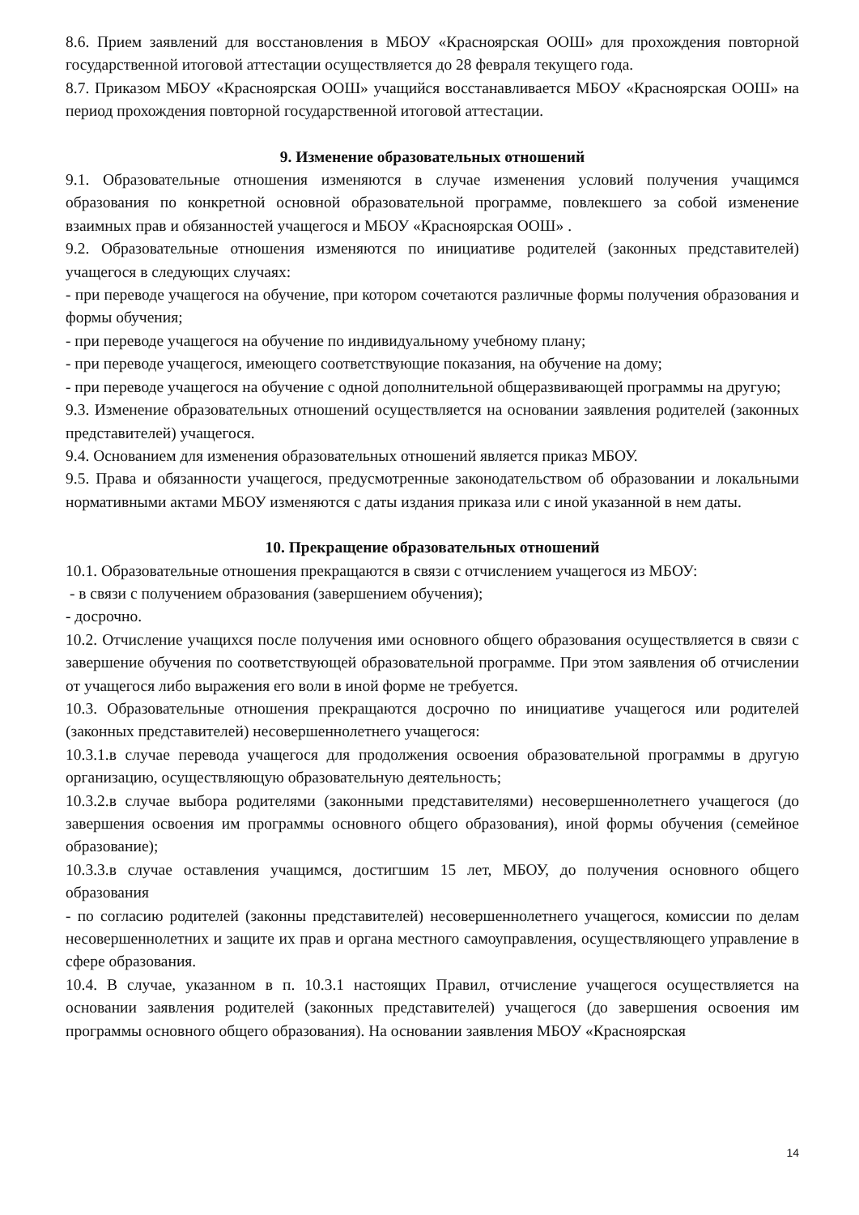8.6. Прием заявлений для восстановления в МБОУ «Красноярская ООШ» для прохождения повторной государственной итоговой аттестации осуществляется до 28 февраля текущего года.
8.7. Приказом МБОУ «Красноярская ООШ» учащийся восстанавливается МБОУ «Красноярская ООШ» на период прохождения повторной государственной итоговой аттестации.
9. Изменение образовательных отношений
9.1. Образовательные отношения изменяются в случае изменения условий получения учащимся образования по конкретной основной образовательной программе, повлекшего за собой изменение взаимных прав и обязанностей учащегося и МБОУ «Красноярская ООШ» .
9.2. Образовательные отношения изменяются по инициативе родителей (законных представителей) учащегося в следующих случаях:
- при переводе учащегося на обучение, при котором сочетаются различные формы получения образования и формы обучения;
- при переводе учащегося на обучение по индивидуальному учебному плану;
- при переводе учащегося, имеющего соответствующие показания, на обучение на дому;
- при переводе учащегося на обучение с одной дополнительной общеразвивающей программы на другую;
9.3. Изменение образовательных отношений осуществляется на основании заявления родителей (законных представителей) учащегося.
9.4. Основанием для изменения образовательных отношений является приказ МБОУ.
9.5. Права и обязанности учащегося, предусмотренные законодательством об образовании и локальными нормативными актами МБОУ изменяются с даты издания приказа или с иной указанной в нем даты.
10. Прекращение образовательных отношений
10.1. Образовательные отношения прекращаются в связи с отчислением учащегося из МБОУ:
- в связи с получением образования (завершением обучения);
- досрочно.
10.2. Отчисление учащихся после получения ими основного общего образования осуществляется в связи с завершение обучения по соответствующей образовательной программе. При этом заявления об отчислении от учащегося либо выражения его воли в иной форме не требуется.
10.3. Образовательные отношения прекращаются досрочно по инициативе учащегося или родителей (законных представителей) несовершеннолетнего учащегося:
10.3.1.в случае перевода учащегося для продолжения освоения образовательной программы в другую организацию, осуществляющую образовательную деятельность;
10.3.2.в случае выбора родителями (законными представителями) несовершеннолетнего учащегося (до завершения освоения им программы основного общего образования), иной формы обучения (семейное образование);
10.3.3.в случае оставления учащимся, достигшим 15 лет, МБОУ, до получения основного общего образования
- по согласию родителей (законны представителей) несовершеннолетнего учащегося, комиссии по делам несовершеннолетних и защите их прав и органа местного самоуправления, осуществляющего управление в сфере образования.
10.4. В случае, указанном в п. 10.3.1 настоящих Правил, отчисление учащегося осуществляется на основании заявления родителей (законных представителей) учащегося (до завершения освоения им программы основного общего образования). На основании заявления МБОУ «Красноярская
14